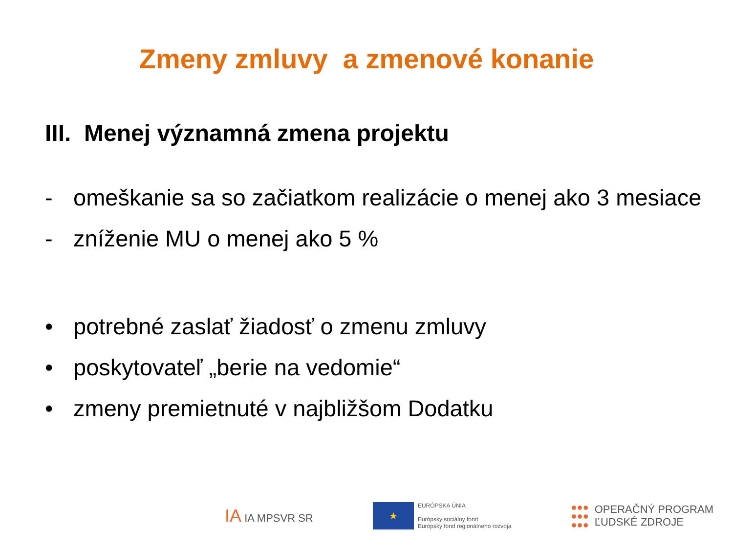Zmeny zmluvy a zmenové konanie
III. Menej významná zmena projektu
- omeškanie sa so začiatkom realizácie o menej ako 3 mesiace
- zníženie MU o menej ako 5 %
• potrebné zaslať žiadosť o zmenu zmluvy
• poskytovateľ „berie na vedomie“
• zmeny premietnuté v najbližšom Dodatku
IA IA MPSVR SR
★
EURÓPSKA ÚNIA
Európsky sociálny fond
Európsky fond regionálneho rozvoja
●●●
●●●
●●●
OPERAČNÝ PROGRAM
ĽUDSKÉ ZDROJE